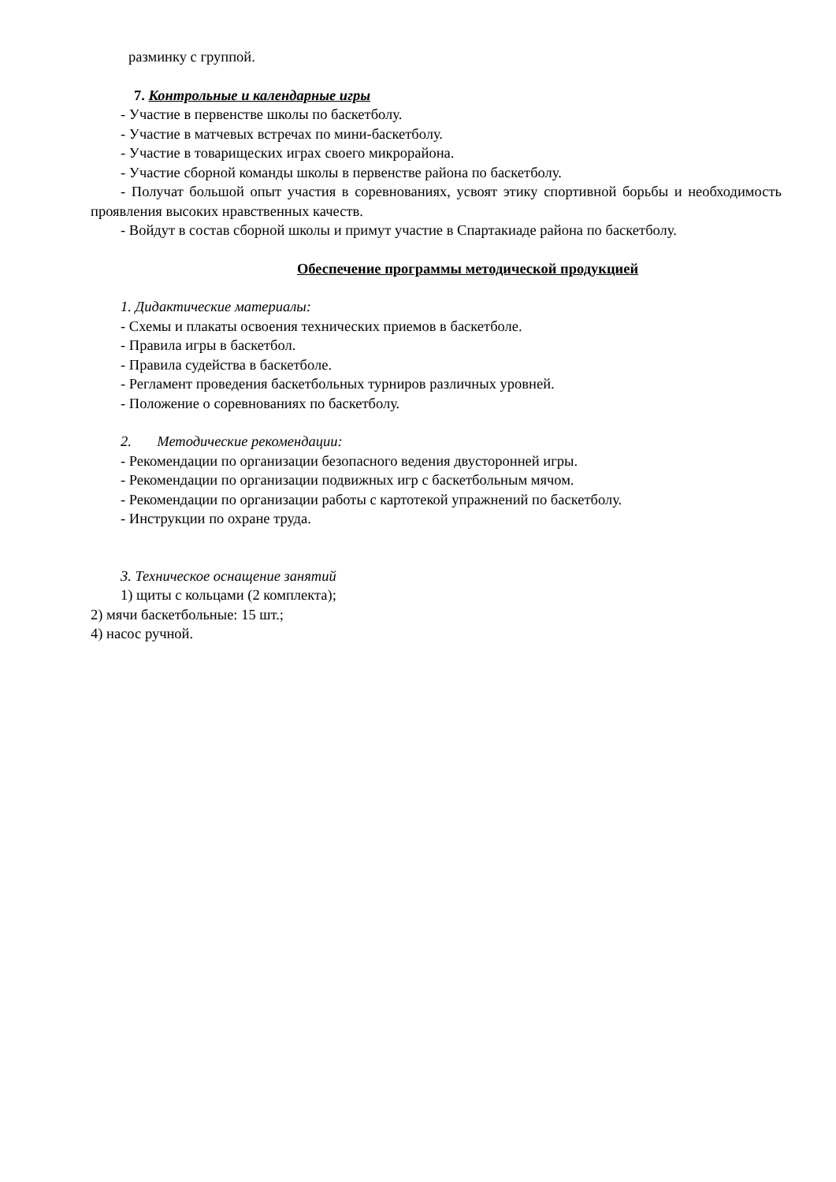разминку с группой.
7. Контрольные и календарные игры
- Участие в первенстве школы по баскетболу.
- Участие в матчевых встречах по мини-баскетболу.
- Участие в товарищеских играх своего микрорайона.
- Участие сборной команды школы в первенстве района по баскетболу.
- Получат большой опыт участия в соревнованиях, усвоят этику спортивной борьбы и необходимость проявления высоких нравственных качеств.
- Войдут в состав сборной школы и примут участие в Спартакиаде района по баскетболу.
Обеспечение программы методической продукцией
1. Дидактические материалы:
- Схемы и плакаты освоения технических приемов в баскетболе.
- Правила игры в баскетбол.
- Правила судейства в баскетболе.
- Регламент проведения баскетбольных турниров различных уровней.
- Положение о соревнованиях по баскетболу.
2. Методические рекомендации:
- Рекомендации по организации безопасного ведения двусторонней игры.
- Рекомендации по организации подвижных игр с баскетбольным мячом.
- Рекомендации по организации работы с картотекой упражнений по баскетболу.
- Инструкции по охране труда.
3. Техническое оснащение занятий
1) щиты с кольцами (2 комплекта);
2) мячи баскетбольные: 15 шт.;
4) насос ручной.